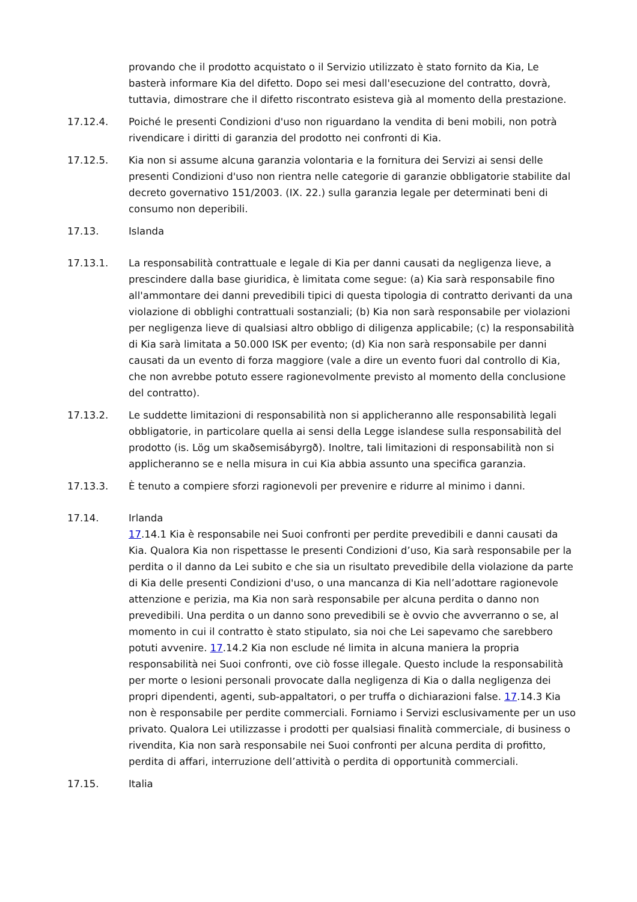provando che il prodotto acquistato o il Servizio utilizzato è stato fornito da Kia, Le basterà informare Kia del difetto. Dopo sei mesi dall'esecuzione del contratto, dovrà, tuttavia, dimostrare che il difetto riscontrato esisteva già al momento della prestazione.
17.12.4. Poiché le presenti Condizioni d'uso non riguardano la vendita di beni mobili, non potrà rivendicare i diritti di garanzia del prodotto nei confronti di Kia.
17.12.5. Kia non si assume alcuna garanzia volontaria e la fornitura dei Servizi ai sensi delle presenti Condizioni d'uso non rientra nelle categorie di garanzie obbligatorie stabilite dal decreto governativo 151/2003. (IX. 22.) sulla garanzia legale per determinati beni di consumo non deperibili.
17.13. Islanda
17.13.1. La responsabilità contrattuale e legale di Kia per danni causati da negligenza lieve, a prescindere dalla base giuridica, è limitata come segue: (a) Kia sarà responsabile fino all'ammontare dei danni prevedibili tipici di questa tipologia di contratto derivanti da una violazione di obblighi contrattuali sostanziali; (b) Kia non sarà responsabile per violazioni per negligenza lieve di qualsiasi altro obbligo di diligenza applicabile; (c) la responsabilità di Kia sarà limitata a 50.000 ISK per evento; (d) Kia non sarà responsabile per danni causati da un evento di forza maggiore (vale a dire un evento fuori dal controllo di Kia, che non avrebbe potuto essere ragionevolmente previsto al momento della conclusione del contratto).
17.13.2. Le suddette limitazioni di responsabilità non si applicheranno alle responsabilità legali obbligatorie, in particolare quella ai sensi della Legge islandese sulla responsabilità del prodotto (is. Lög um skaðsemisábyrgð). Inoltre, tali limitazioni di responsabilità non si applicheranno se e nella misura in cui Kia abbia assunto una specifica garanzia.
17.13.3. È tenuto a compiere sforzi ragionevoli per prevenire e ridurre al minimo i danni.
17.14. Irlanda
17.14.1 Kia è responsabile nei Suoi confronti per perdite prevedibili e danni causati da Kia. Qualora Kia non rispettasse le presenti Condizioni d’uso, Kia sarà responsabile per la perdita o il danno da Lei subito e che sia un risultato prevedibile della violazione da parte di Kia delle presenti Condizioni d'uso, o una mancanza di Kia nell’adottare ragionevole attenzione e perizia, ma Kia non sarà responsabile per alcuna perdita o danno non prevedibili. Una perdita o un danno sono prevedibili se è ovvio che avverranno o se, al momento in cui il contratto è stato stipulato, sia noi che Lei sapevamo che sarebbero potuti avvenire. 17.14.2 Kia non esclude né limita in alcuna maniera la propria responsabilità nei Suoi confronti, ove ciò fosse illegale. Questo include la responsabilità per morte o lesioni personali provocate dalla negligenza di Kia o dalla negligenza dei propri dipendenti, agenti, sub-appaltatori, o per truffa o dichiarazioni false. 17.14.3 Kia non è responsabile per perdite commerciali. Forniamo i Servizi esclusivamente per un uso privato. Qualora Lei utilizzasse i prodotti per qualsiasi finalità commerciale, di business o rivendita, Kia non sarà responsabile nei Suoi confronti per alcuna perdita di profitto, perdita di affari, interruzione dell’attività o perdita di opportunità commerciali.
17.15. Italia